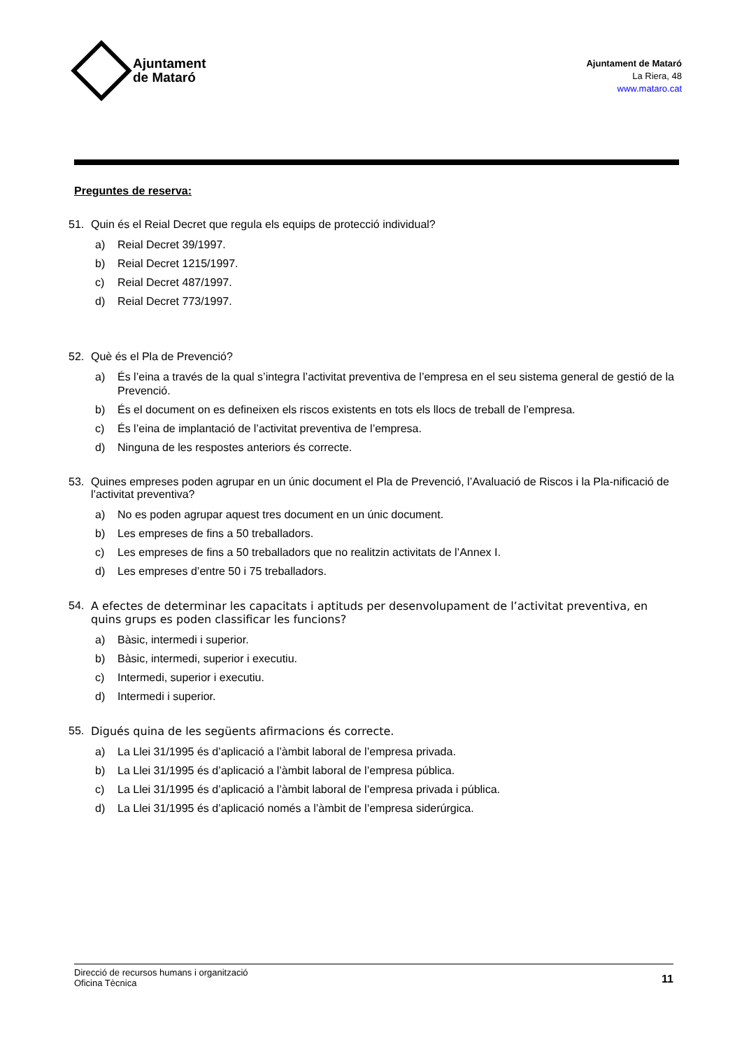Ajuntament
de Mataró
Ajuntament de Mataró
La Riera, 48
www.mataro.cat
Preguntes de reserva:
51. Quin és el Reial Decret que regula els equips de protecció individual?
a) Reial Decret 39/1997.
b) Reial Decret 1215/1997.
c) Reial Decret 487/1997.
d) Reial Decret 773/1997.
52. Què és el Pla de Prevenció?
a) És l’eina a través de la qual s’integra l’activitat preventiva de l’empresa en el seu sistema general de gestió de la Prevenció.
b) És el document on es defineixen els riscos existents en tots els llocs de treball de l’empresa.
c) És l’eina de implantació de l’activitat preventiva de l’empresa.
d) Ninguna de les respostes anteriors és correcte.
53. Quines empreses poden agrupar en un únic document el Pla de Prevenció, l’Avaluació de Riscos i la Pla-nificació de l’activitat preventiva?
a) No es poden agrupar aquest tres document en un únic document.
b) Les empreses de fins a 50 treballadors.
c) Les empreses de fins a 50 treballadors que no realitzin activitats de l’Annex I.
d) Les empreses d’entre 50 i 75 treballadors.
54. A efectes de determinar les capacitats i aptituds per desenvolupament de l’activitat preventiva, en quins grups es poden classificar les funcions?
a) Bàsic, intermedi i superior.
b) Bàsic, intermedi, superior i executiu.
c) Intermedi, superior i executiu.
d) Intermedi i superior.
55. Digués quina de les següents afirmacions és correcte.
a) La Llei 31/1995 és d’aplicació a l’àmbit laboral de l’empresa privada.
b) La Llei 31/1995 és d’aplicació a l’àmbit laboral de l’empresa pública.
c) La Llei 31/1995 és d’aplicació a l’àmbit laboral de l’empresa privada i pública.
d) La Llei 31/1995 és d’aplicació només a l’àmbit de l’empresa siderúrgica.
Direcció de recursos humans i organització
Oficina Tècnica
11